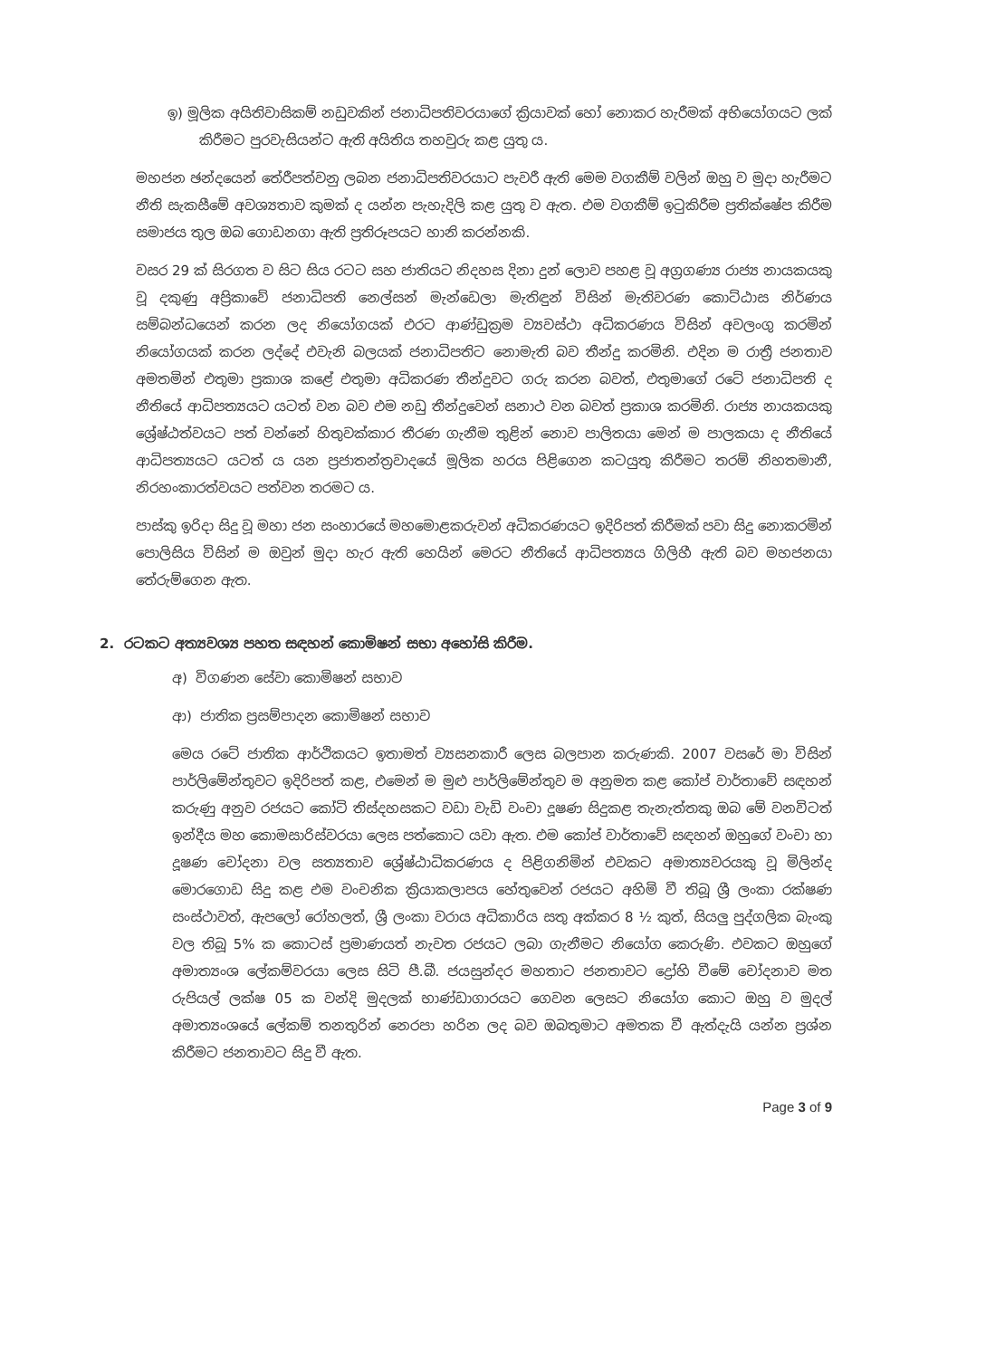ඉ) මූලික අයිතිවාසිකම් නඩුවකින් ජනාධිපතිවරයාගේ ක්‍රියාවක් හෝ නොකර හැරීමක් අභියෝගයට ලක් කිරීමට පුරවැසියන්ට ඇති අයිතිය තහවුරු කළ යුතු ය.
මහජන ඡන්දයෙන් තේරීපත්වනු ලබන ජනාධිපතිවරයාට පැවරී ඇති මෙම වගකීම් වලින් ඔහු ව මුදා හැරීමට නීති සැකසීමේ අවශ්‍යතාව කුමක් ද යන්න පැහැදිලි කළ යුතු ව ඇත. එම වගකීම් ඉටුකිරීම ප්‍රතික්ෂේප කිරීම සමාජය තුල ඔබ ගොඩනගා ඇති ප්‍රතිරූපයට හානි කරන්නකි.
වසර 29 ක් සිරගත ව සිට සිය රටට සහ ජාතියට නිදහස දිනා දුන් ලොව පහළ වූ අග්‍රගණ්‍ය රාජ්‍ය නායකයකු වූ දකුණු අප්‍රිකාවේ ජනාධිපති නෙල්සන් මැන්ඩෙලා මැතිඳුන් විසින් මැතිවරණ කොට්ඨාස නිර්ණය සම්බන්ධයෙන් කරන ලද නියෝගයක් එරට ආණ්ඩුක්‍රම ව්‍යවස්ථා අධිකරණය විසින් අවලංගු කරමින් නියෝගයක් කරන ලද්දේ එවැනි බලයක් ජනාධිපතිට නොමැති බව තීන්දු කරමිනි. එදින ම රාත්‍රී ජනතාව අමතමින් එතුමා ප්‍රකාශ කළේ එතුමා අධිකරණ තීන්දුවට ගරු කරන බවත්, එතුමාගේ රටේ ජනාධිපති ද නීතියේ ආධිපත්‍යයට යටත් වන බව එම නඩු තීන්දුවෙන් සනාථ වන බවත් ප්‍රකාශ කරමිනි. රාජ්‍ය නායකයකු ශ්‍රේෂ්ඨත්වයට පත් වන්නේ හිතුවක්කාර තීරණ ගැනීම තුළින් නොව පාලිතයා මෙන් ම පාලකයා ද නීතියේ ආධිපත්‍යයට යටත් ය යන ප්‍රජාතන්ත්‍රවාදයේ මූලික හරය පිළිගෙන කටයුතු කිරීමට තරම් නිහතමානී, නිරහංකාරත්වයට පත්වන තරමට ය.
පාස්කු ඉරිදා සිදු වූ මහා ජන සංහාරයේ මහමොළකරුවන් අධිකරණයට ඉදිරිපත් කිරීමක් පවා සිදු නොකරමින් පොලිසිය විසින් ම ඔවුන් මුදා හැර ඇති හෙයින් මෙරට නීතියේ ආධිපත්‍යය ගිලිහී ඇති බව මහජනයා තේරුම්ගෙන ඇත.
2. රටකට අත්‍යවශ්‍ය පහත සඳහන් කොමිෂන් සභා අහෝසි කිරීම.
අ) විගණන සේවා කොමිෂන් සභාව
ආ) ජාතික ප්‍රසම්පාදන කොමිෂන් සභාව
මෙය රටේ ජාතික ආර්ථිකයට ඉතාමත් ව්‍යසනකාරී ලෙස බලපාන කරුණකි. 2007 වසරේ මා විසින් පාර්ලිමේන්තුවට ඉදිරිපත් කළ, එමෙන් ම මුළු පාර්ලිමේන්තුව ම අනුමත කළ කෝප් වාර්තාවේ සඳහන් කරුණු අනුව රජයට කෝටි තිස්දහසකට වඩා වැඩි වංචා දූෂණ සිදුකළ තැනැත්තකු ඔබ මේ වනවිටත් ඉන්දීය මහ කොමසාරිස්වරයා ලෙස පත්කොට යවා ඇත. එම කෝප් වාර්තාවේ සඳහන් ඔහුගේ වංචා හා දූෂණ චෝදනා වල සත්‍යතාව ශ්‍රේෂ්ඨාධිකරණය ද පිළිගනිමින් එවකට අමාත්‍යවරයකු වූ මිලින්ද මොරගොඩ සිදු කළ එම වංචනික ක්‍රියාකලාපය හේතුවෙන් රජයට අහිමි වී තිබූ ශ්‍රී ලංකා රක්ෂණ සංස්ථාවත්, ඇපලෝ රෝහලත්, ශ්‍රී ලංකා වරාය අධිකාරිය සතු අක්කර 8 ½ කුත්, සියලු පුද්ගලික බැංකු වල තිබූ 5% ක කොටස් ප්‍රමාණයත් නැවත රජයට ලබා ගැනීමට නියෝග කෙරුණි. එවකට ඔහුගේ අමාත්‍යංශ ලේකම්වරයා ලෙස සිටි පී.බී. ජයසුන්දර මහතාට ජනතාවට ද්‍රෝහි වීමේ චෝදනාව මත රුපියල් ලක්ෂ 05 ක වන්දි මුදලක් භාණ්ඩාගාරයට ගෙවන ලෙසට නියෝග කොට ඔහු ව මුදල් අමාත්‍යංශයේ ලේකම් තනතුරින් නෙරපා හරින ලද බව ඔබතුමාට අමතක වී ඇත්දැයි යන්න ප්‍රශ්න කිරීමට ජනතාවට සිදු වී ඇත.
Page 3 of 9